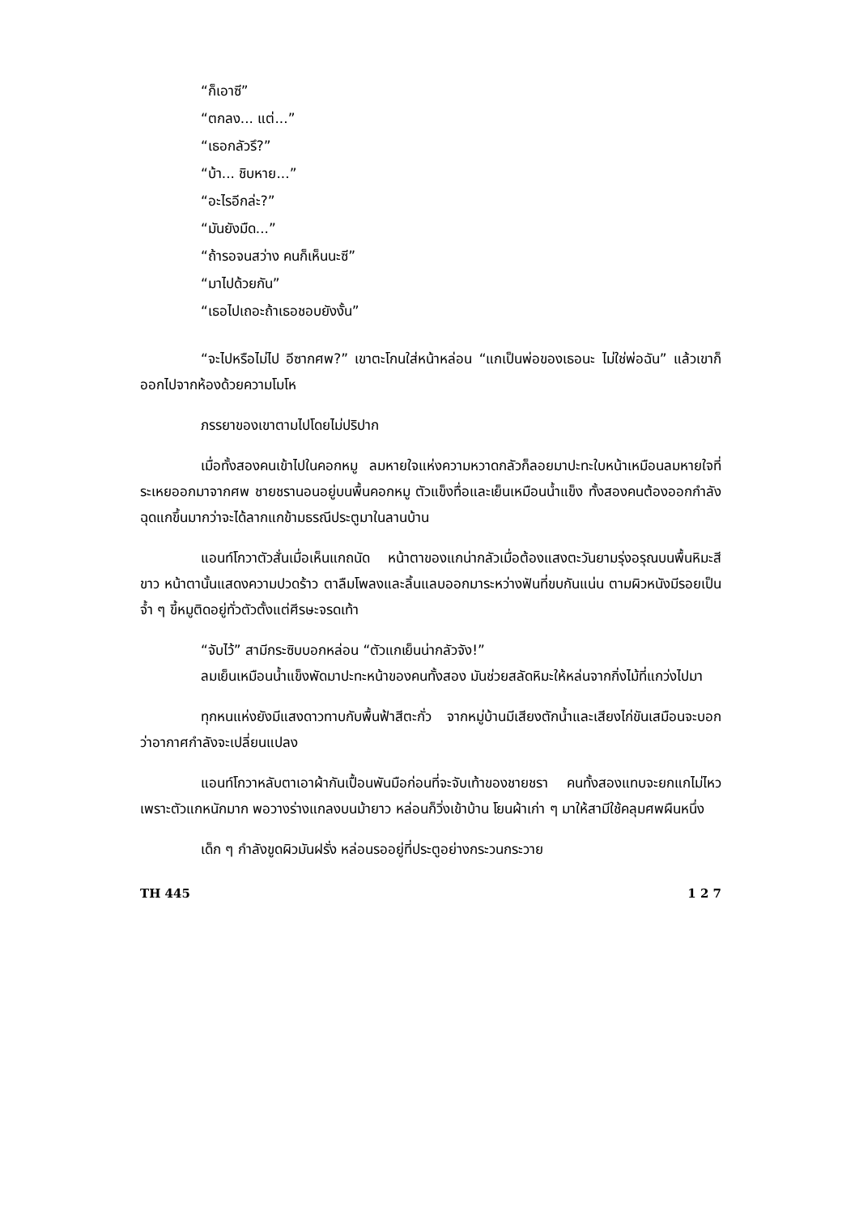“ก็เอาซี”
“ตกลง... แต่...”
“เธอกลัวรึ?”
“บ้า... ชิบหาย...”
“อะไรอีกล่ะ?”
“มันยังมืด...”
“ถ้ารอจนสว่าง คนก็เห็นนะซี”
“มาไปด้วยกัน”
“เธอไปเถอะถ้าเธอชอบยังงั้น”
“จะไปหรือไม่ไป อีซากศพ?” เขาตะโกนใส่หน้าหล่อน “แกเป็นพ่อของเธอนะ ไม่ใช่พ่อฉัน” แล้วเขาก็ออกไปจากห้องด้วยความโมโห
ภรรยาของเขาตามไปโดยไม่ปริปาก
เมื่อทั้งสองคนเข้าไปในคอกหมู ลมหายใจแห่งความหวาดกลัวก็ลอยมาปะทะใบหน้าเหมือนลมหายใจที่ระเหยออกมาจากศพ ชายชรานอนอยู่บนพื้นคอกหมู ตัวแข็งทื่อและเย็นเหมือนน้ำแข็ง ทั้งสองคนต้องออกกำลังฉุดแกขึ้นมากว่าจะได้ลากแกข้ามธรณีประตูมาในลานบ้าน
แอนท์โกวาตัวสั่นเมื่อเห็นแกถนัด หน้าตาของแกน่ากลัวเมื่อต้องแสงตะวันยามรุ่งอรุณบนพื้นหิมะสีขาว หน้าตานั้นแสดงความปวดร้าว ตาลืมโพลงและลิ้นแลบออกมาระหว่างฟันที่ขบกันแน่น ตามผิวหนังมีรอยเป็นจ้ำ ๆ ขี้หมูติดอยู่ทั่วตัวตั้งแต่ศีรษะจรดเท้า
“จับไว้” สามีกระซิบบอกหล่อน “ตัวแกเย็นน่ากลัวจัง!”
ลมเย็นเหมือนน้ำแข็งพัดมาปะทะหน้าของคนทั้งสอง มันช่วยสลัดหิมะให้หล่นจากกิ่งไม้ที่แกว่งไปมา
ทุกหนแห่งยังมีแสงดาวทาบกับพื้นฟ้าสีตะกั่ว จากหมู่บ้านมีเสียงตักน้ำและเสียงไก่ขันเสมือนจะบอกว่าอากาศกำลังจะเปลี่ยนแปลง
แอนท์โกวาหลับตาเอาผ้ากันเปื้อนพันมือก่อนที่จะจับเท้าของชายชรา คนทั้งสองแทบจะยกแกไม่ไหวเพราะตัวแกหนักมาก พอวางร่างแกลงบนม้ายาว หล่อนก็วิ่งเข้าบ้าน โยนผ้าเก่า ๆ มาให้สามีใช้คลุมศพผืนหนึ่ง
เด็ก ๆ กำลังขูดผิวมันฝรั่ง หล่อนรออยู่ที่ประตูอย่างกระวนกระวาย
TH 445 1 2 7